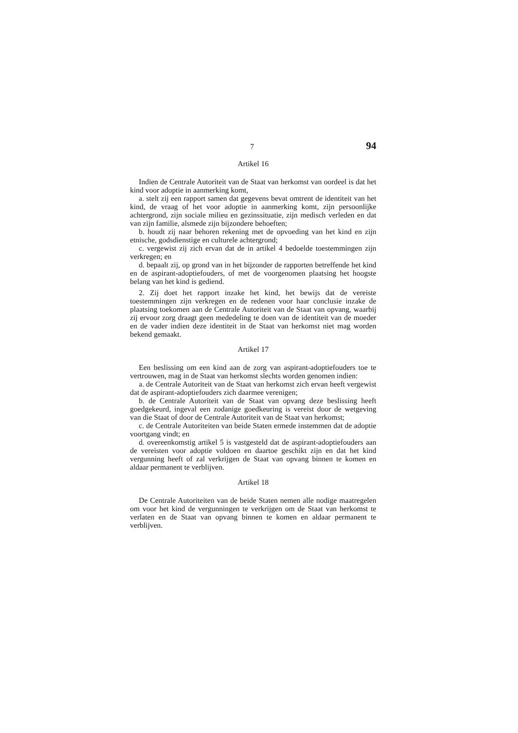7 94
Artikel 16
Indien de Centrale Autoriteit van de Staat van herkomst van oordeel is dat het kind voor adoptie in aanmerking komt,
a. stelt zij een rapport samen dat gegevens bevat omtrent de identiteit van het kind, de vraag of het voor adoptie in aanmerking komt, zijn persoonlijke achtergrond, zijn sociale milieu en gezinssituatie, zijn medisch verleden en dat van zijn familie, alsmede zijn bijzondere behoeften;
b. houdt zij naar behoren rekening met de opvoeding van het kind en zijn etnische, godsdienstige en culturele achtergrond;
c. vergewist zij zich ervan dat de in artikel 4 bedoelde toestemmingen zijn verkregen; en
d. bepaalt zij, op grond van in het bijzonder de rapporten betreffende het kind en de aspirant-adoptiefouders, of met de voorgenomen plaatsing het hoogste belang van het kind is gediend.
2. Zij doet het rapport inzake het kind, het bewijs dat de vereiste toestemmingen zijn verkregen en de redenen voor haar conclusie inzake de plaatsing toekomen aan de Centrale Autoriteit van de Staat van opvang, waarbij zij ervoor zorg draagt geen mededeling te doen van de identiteit van de moeder en de vader indien deze identiteit in de Staat van herkomst niet mag worden bekend gemaakt.
Artikel 17
Een beslissing om een kind aan de zorg van aspirant-adoptiefouders toe te vertrouwen, mag in de Staat van herkomst slechts worden genomen indien:
a. de Centrale Autoriteit van de Staat van herkomst zich ervan heeft vergewist dat de aspirant-adoptiefouders zich daarmee verenigen;
b. de Centrale Autoriteit van de Staat van opvang deze beslissing heeft goedgekeurd, ingeval een zodanige goedkeuring is vereist door de wetgeving van die Staat of door de Centrale Autoriteit van de Staat van herkomst;
c. de Centrale Autoriteiten van beide Staten ermede instemmen dat de adoptie voortgang vindt; en
d. overeenkomstig artikel 5 is vastgesteld dat de aspirant-adoptiefouders aan de vereisten voor adoptie voldoen en daartoe geschikt zijn en dat het kind vergunning heeft of zal verkrijgen de Staat van opvang binnen te komen en aldaar permanent te verblijven.
Artikel 18
De Centrale Autoriteiten van de beide Staten nemen alle nodige maatregelen om voor het kind de vergunningen te verkrijgen om de Staat van herkomst te verlaten en de Staat van opvang binnen te komen en aldaar permanent te verblijven.